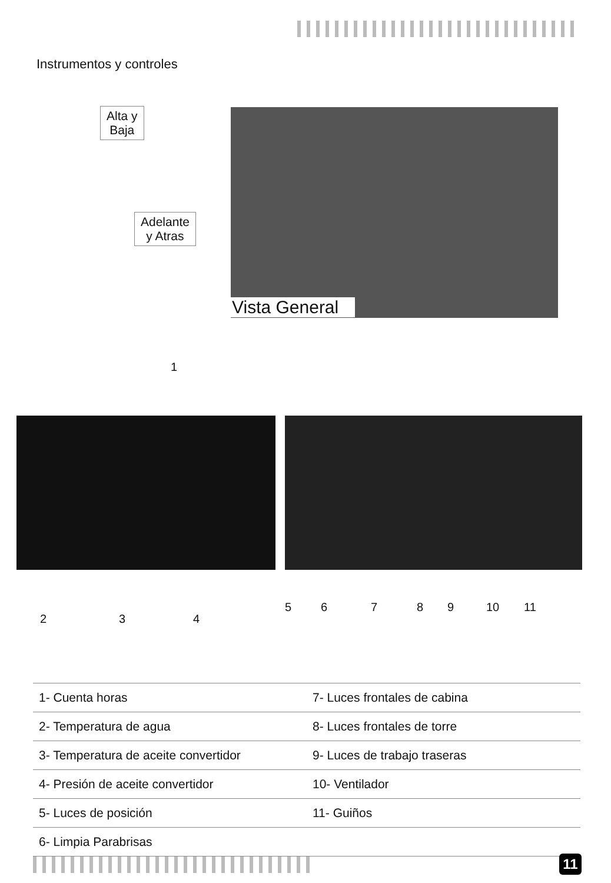Instrumentos y controles
Alta y
Baja
Adelante
y Atras
Vista General
1
2 3 4
5 6 7 8 9 10 11
| 1- Cuenta horas | 7- Luces frontales de cabina |
| 2- Temperatura de agua | 8- Luces frontales de torre |
| 3- Temperatura de aceite convertidor | 9- Luces de trabajo traseras |
| 4- Presión de aceite convertidor | 10- Ventilador |
| 5- Luces de posición | 11- Guiños |
| 6- Limpia Parabrisas | |
11